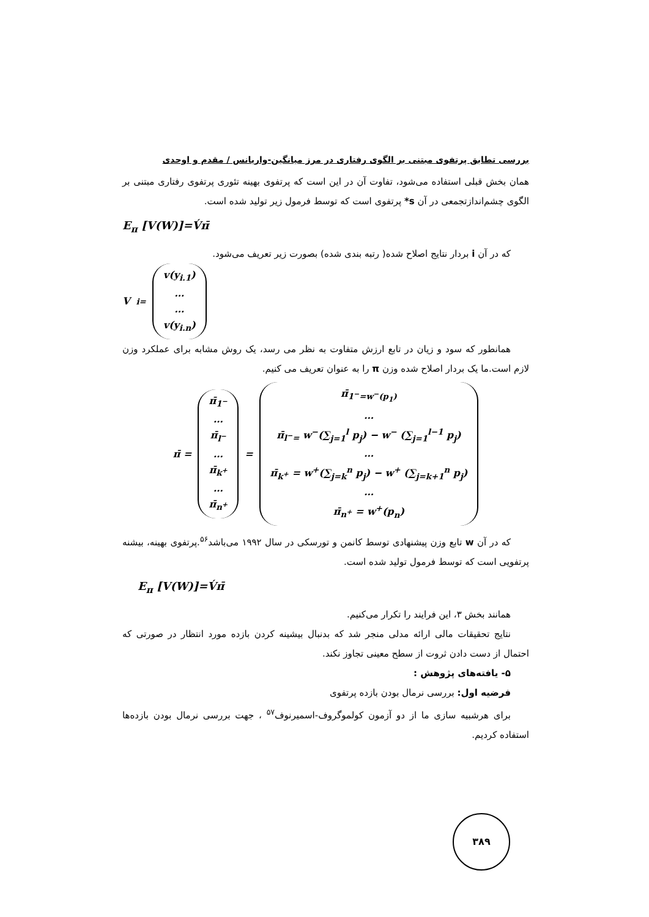بررسی تطابق پرتفوی مبتنی بر الگوی رفتاری در مرز میانگین-واریانس / مقدم و اوحدی
همان بخش قبلی استفاده می‌شود، تفاوت آن در این است که پرتفوی بهینه تئوری پرتفوی رفتاری مبتنی بر الگوی چشم‌اندازتجمعی در آن s* پرتفوی است که توسط فرمول زیر تولید شده است.
E<sub>π</sub> [V(W)]=V́π̄
که در آن i بردار نتایج اصلاح شده( رتبه بندی شده) بصورت زیر تعریف می‌شود.
V<sub>i=</sub>
v(y<sub>i.1</sub>)
…
…
v(y<sub>i.n</sub>)
همانطور که سود و زیان در تابع ارزش متفاوت به نظر می رسد، یک روش مشابه برای عملکرد وزن لازم است.ما یک بردار اصلاح شده وزن π را به عنوان تعریف می کنیم.
π̄ =
π̄<sub>1<sup>−</sup></sub>
…
π̄<sub>l<sup>−</sup></sub>
…
π̄<sub>k<sup>+</sup></sub>
…
π̄<sub>n<sup>+</sup></sub>
=
π̄<sub>1<sup>−</sup>=w<sup>−</sup>(p<sub>1</sub>)</sub>
…
π̄<sub>l<sup>−</sup>=</sub> w<sup>−</sup>(∑<sub>j=1</sub><sup>l</sup> p<sub>j</sub>) − w<sup>−</sup> (∑<sub>j=1</sub><sup>l−1</sup> p<sub>j</sub>)
…
π̄<sub>k<sup>+</sup></sub> = w<sup>+</sup>(∑<sub>j=k</sub><sup>n</sup> p<sub>j</sub>) − w<sup>+</sup> (∑<sub>j=k+1</sub><sup>n</sup> p<sub>j</sub>)
…
π̄<sub>n<sup>+</sup></sub> = w<sup>+</sup>(p<sub>n</sub>)
که در آن w تابع وزن پیشنهادی توسط کانمن و تورسکی در سال ۱۹۹۲ می‌باشد<sup>۵۶</sup>.پرتفوی بهینه، بیشنه پرتفویی است که توسط فرمول تولید شده است.
E<sub>π</sub> [V(W)]=V́π̄
همانند بخش ۳، این فرایند را تکرار می‌کنیم.
نتایج تحقیقات مالی ارائه مدلی منجر شد که بدنبال بیشینه کردن بازده مورد انتظار در صورتی که احتمال از دست دادن ثروت از سطح معینی تجاوز نکند.
۵- یافته‌های پژوهش :
فرضیه اول: بررسی نرمال بودن بازده پرتفوی
برای هرشبیه سازی ما از دو آزمون کولموگروف-اسمیرنوف<sup>۵۷</sup> ، جهت بررسی نرمال بودن بازده‌ها استفاده کردیم.
۳۸۹